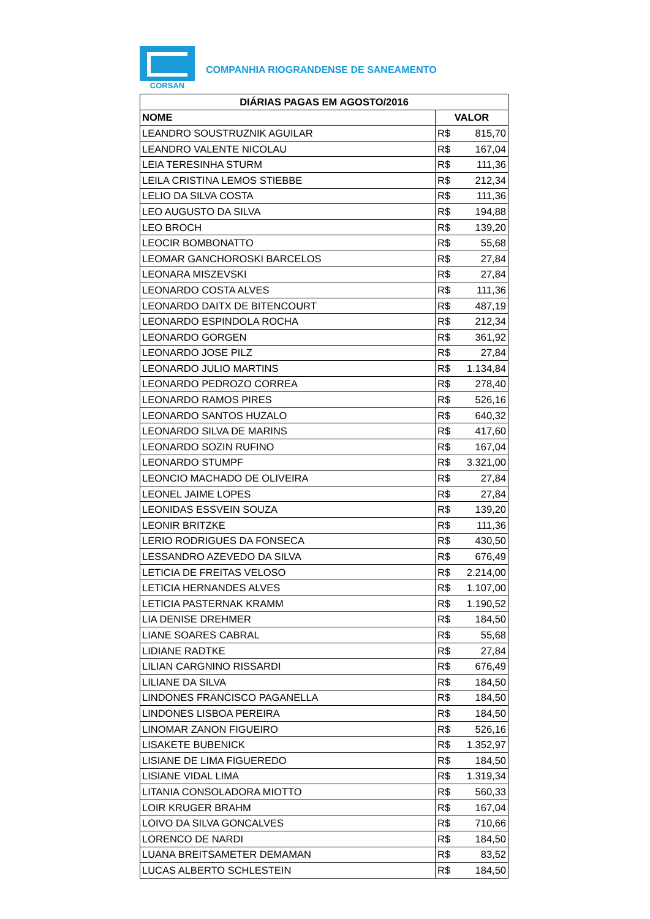CORSAN
COMPANHIA RIOGRANDENSE DE SANEAMENTO
| DIÁRIAS PAGAS EM AGOSTO/2016 | |
| --- | --- |
| NOME | VALOR |
| LEANDRO SOUSTRUZNIK AGUILAR | R$ 815,70 |
| LEANDRO VALENTE NICOLAU | R$ 167,04 |
| LEIA TERESINHA STURM | R$ 111,36 |
| LEILA CRISTINA LEMOS STIEBBE | R$ 212,34 |
| LELIO DA SILVA COSTA | R$ 111,36 |
| LEO AUGUSTO DA SILVA | R$ 194,88 |
| LEO BROCH | R$ 139,20 |
| LEOCIR BOMBONATTO | R$ 55,68 |
| LEOMAR GANCHOROSKI BARCELOS | R$ 27,84 |
| LEONARA MISZEVSKI | R$ 27,84 |
| LEONARDO COSTA ALVES | R$ 111,36 |
| LEONARDO DAITX DE BITENCOURT | R$ 487,19 |
| LEONARDO ESPINDOLA ROCHA | R$ 212,34 |
| LEONARDO GORGEN | R$ 361,92 |
| LEONARDO JOSE PILZ | R$ 27,84 |
| LEONARDO JULIO MARTINS | R$ 1.134,84 |
| LEONARDO PEDROZO CORREA | R$ 278,40 |
| LEONARDO RAMOS PIRES | R$ 526,16 |
| LEONARDO SANTOS HUZALO | R$ 640,32 |
| LEONARDO SILVA DE MARINS | R$ 417,60 |
| LEONARDO SOZIN RUFINO | R$ 167,04 |
| LEONARDO STUMPF | R$ 3.321,00 |
| LEONCIO MACHADO DE OLIVEIRA | R$ 27,84 |
| LEONEL JAIME LOPES | R$ 27,84 |
| LEONIDAS ESSVEIN SOUZA | R$ 139,20 |
| LEONIR BRITZKE | R$ 111,36 |
| LERIO RODRIGUES DA FONSECA | R$ 430,50 |
| LESSANDRO AZEVEDO DA SILVA | R$ 676,49 |
| LETICIA DE FREITAS VELOSO | R$ 2.214,00 |
| LETICIA HERNANDES ALVES | R$ 1.107,00 |
| LETICIA PASTERNAK KRAMM | R$ 1.190,52 |
| LIA DENISE DREHMER | R$ 184,50 |
| LIANE SOARES CABRAL | R$ 55,68 |
| LIDIANE RADTKE | R$ 27,84 |
| LILIAN CARGNINO RISSARDI | R$ 676,49 |
| LILIANE DA SILVA | R$ 184,50 |
| LINDONES FRANCISCO PAGANELLA | R$ 184,50 |
| LINDONES LISBOA PEREIRA | R$ 184,50 |
| LINOMAR ZANON FIGUEIRO | R$ 526,16 |
| LISAKETE BUBENICK | R$ 1.352,97 |
| LISIANE DE LIMA FIGUEREDO | R$ 184,50 |
| LISIANE VIDAL LIMA | R$ 1.319,34 |
| LITANIA CONSOLADORA MIOTTO | R$ 560,33 |
| LOIR KRUGER BRAHM | R$ 167,04 |
| LOIVO DA SILVA GONCALVES | R$ 710,66 |
| LORENCO DE NARDI | R$ 184,50 |
| LUANA BREITSAMETER DEMAMAN | R$ 83,52 |
| LUCAS ALBERTO SCHLESTEIN | R$ 184,50 |